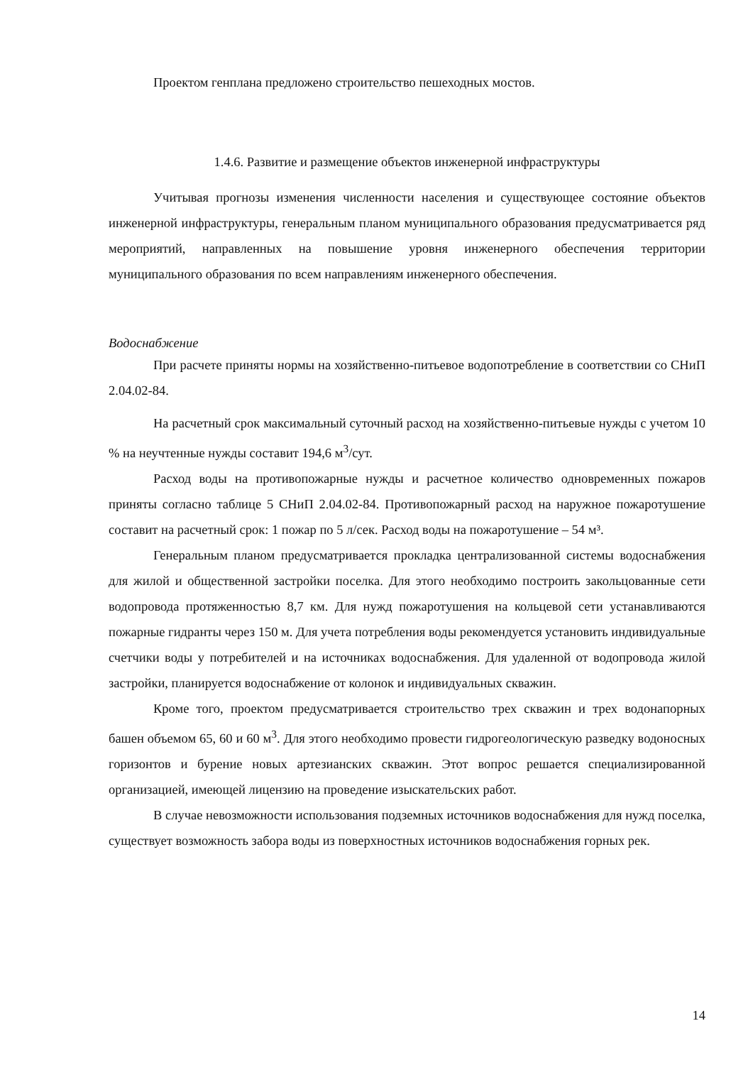Проектом генплана предложено строительство пешеходных мостов.
1.4.6. Развитие и размещение объектов инженерной инфраструктуры
Учитывая прогнозы изменения численности населения и существующее состояние объектов инженерной инфраструктуры, генеральным планом муниципального образования предусматривается ряд мероприятий, направленных на повышение уровня инженерного обеспечения территории муниципального образования по всем направлениям инженерного обеспечения.
Водоснабжение
При расчете приняты нормы на хозяйственно-питьевое водопотребление в соответствии со СНиП 2.04.02-84.
На расчетный срок максимальный суточный расход на хозяйственно-питьевые нужды с учетом 10 % на неучтенные нужды составит 194,6 м<sup>3</sup>/сут.
Расход воды на противопожарные нужды и расчетное количество одновременных пожаров приняты согласно таблице 5 СНиП 2.04.02-84. Противопожарный расход на наружное пожаротушение составит на расчетный срок: 1 пожар по 5 л/сек. Расход воды на пожаротушение – 54 м³.
Генеральным планом предусматривается прокладка централизованной системы водоснабжения для жилой и общественной застройки поселка. Для этого необходимо построить закольцованные сети водопровода протяженностью 8,7 км. Для нужд пожаротушения на кольцевой сети устанавливаются пожарные гидранты через 150 м. Для учета потребления воды рекомендуется установить индивидуальные счетчики воды у потребителей и на источниках водоснабжения. Для удаленной от водопровода жилой застройки, планируется водоснабжение от колонок и индивидуальных скважин.
Кроме того, проектом предусматривается строительство трех скважин и трех водонапорных башен объемом 65, 60 и 60 м<sup>3</sup>. Для этого необходимо провести гидрогеологическую разведку водоносных горизонтов и бурение новых артезианских скважин. Этот вопрос решается специализированной организацией, имеющей лицензию на проведение изыскательских работ.
В случае невозможности использования подземных источников водоснабжения для нужд поселка, существует возможность забора воды из поверхностных источников водоснабжения горных рек.
14